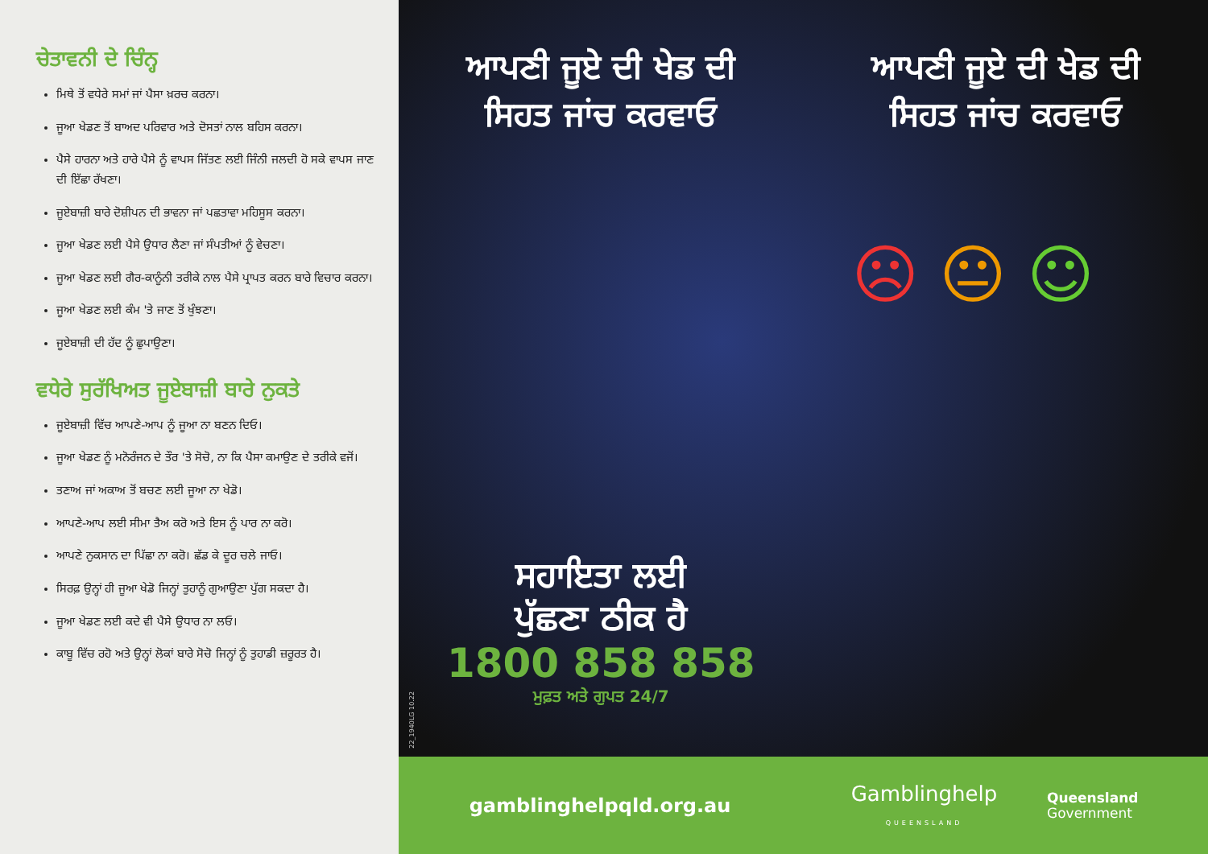ਚੇਤਾਵਨੀ ਦੇ ਚਿੰਨ੍ਹ
ਮਿਥੇ ਤੋਂ ਵਧੇਰੇ ਸਮਾਂ ਜਾਂ ਪੈਸਾ ਖ਼ਰਚ ਕਰਨਾ।
ਜੂਆ ਖੇਡਣ ਤੋਂ ਬਾਅਦ ਪਰਿਵਾਰ ਅਤੇ ਦੋਸਤਾਂ ਨਾਲ ਬਹਿਸ ਕਰਨਾ।
ਪੈਸੇ ਹਾਰਨਾ ਅਤੇ ਹਾਰੇ ਪੈਸੇ ਨੂੰ ਵਾਪਸ ਜਿੱਤਣ ਲਈ ਜਿੰਨੀ ਜਲਦੀ ਹੋ ਸਕੇ ਵਾਪਸ ਜਾਣ ਦੀ ਇੱਛਾ ਰੱਖਣਾ।
ਜੂਏਬਾਜ਼ੀ ਬਾਰੇ ਦੋਸ਼ੀਪਨ ਦੀ ਭਾਵਨਾ ਜਾਂ ਪਛਤਾਵਾ ਮਹਿਸੂਸ ਕਰਨਾ।
ਜੂਆ ਖੇਡਣ ਲਈ ਪੈਸੇ ਉਧਾਰ ਲੈਣਾ ਜਾਂ ਸੰਪਤੀਆਂ ਨੂੰ ਵੇਚਣਾ।
ਜੂਆ ਖੇਡਣ ਲਈ ਗੈਰ-ਕਾਨੂੰਨੀ ਤਰੀਕੇ ਨਾਲ ਪੈਸੇ ਪ੍ਰਾਪਤ ਕਰਨ ਬਾਰੇ ਵਿਚਾਰ ਕਰਨਾ।
ਜੂਆ ਖੇਡਣ ਲਈ ਕੰਮ 'ਤੇ ਜਾਣ ਤੋਂ ਖੁੰਝਣਾ।
ਜੂਏਬਾਜ਼ੀ ਦੀ ਹੱਦ ਨੂੰ ਛੁਪਾਉਣਾ।
ਵਧੇਰੇ ਸੁਰੱਖਿਅਤ ਜੂਏਬਾਜ਼ੀ ਬਾਰੇ ਨੁਕਤੇ
ਜੂਏਬਾਜ਼ੀ ਵਿੱਚ ਆਪਣੇ-ਆਪ ਨੂੰ ਜੂਆ ਨਾ ਬਣਨ ਦਿਓ।
ਜੂਆ ਖੇਡਣ ਨੂੰ ਮਨੋਰੰਜਨ ਦੇ ਤੌਰ 'ਤੇ ਸੋਚੋ, ਨਾ ਕਿ ਪੈਸਾ ਕਮਾਉਣ ਦੇ ਤਰੀਕੇ ਵਜੋਂ।
ਤਣਾਅ ਜਾਂ ਅਕਾਅ ਤੋਂ ਬਚਣ ਲਈ ਜੂਆ ਨਾ ਖੇਡੋ।
ਆਪਣੇ-ਆਪ ਲਈ ਸੀਮਾ ਤੈਅ ਕਰੋ ਅਤੇ ਇਸ ਨੂੰ ਪਾਰ ਨਾ ਕਰੋ।
ਆਪਣੇ ਨੁਕਸਾਨ ਦਾ ਪਿੱਛਾ ਨਾ ਕਰੋ। ਛੱਡ ਕੇ ਦੂਰ ਚਲੇ ਜਾਓ।
ਸਿਰਫ਼ ਉਨ੍ਹਾਂ ਹੀ ਜੂਆ ਖੇਡੋ ਜਿਨ੍ਹਾਂ ਤੁਹਾਨੂੰ ਗੁਆਉਣਾ ਪੁੱਗ ਸਕਦਾ ਹੈ।
ਜੂਆ ਖੇਡਣ ਲਈ ਕਦੇ ਵੀ ਪੈਸੇ ਉਧਾਰ ਨਾ ਲਓ।
ਕਾਬੂ ਵਿੱਚ ਰਹੋ ਅਤੇ ਉਨ੍ਹਾਂ ਲੋਕਾਂ ਬਾਰੇ ਸੋਚੋ ਜਿਨ੍ਹਾਂ ਨੂੰ ਤੁਹਾਡੀ ਜ਼ਰੂਰਤ ਹੈ।
ਆਪਣੀ ਜੂਏ ਦੀ ਖੇਡ ਦੀ
ਸਿਹਤ ਜਾਂਚ ਕਰਵਾਓ
ਸਹਾਇਤਾ ਲਈ
ਪੁੱਛਣਾ ਠੀਕ ਹੈ
1800 858 858
ਮੁਫ਼ਤ ਅਤੇ ਗੁਪਤ 24/7
22_1940LG 10.22
ਆਪਣੀ ਜੂਏ ਦੀ ਖੇਡ ਦੀ
ਸਿਹਤ ਜਾਂਚ ਕਰਵਾਓ
☹ 😐 ☺
gamblinghelpqld.org.au
Gamblinghelp
QUEENSLAND
Queensland
Government